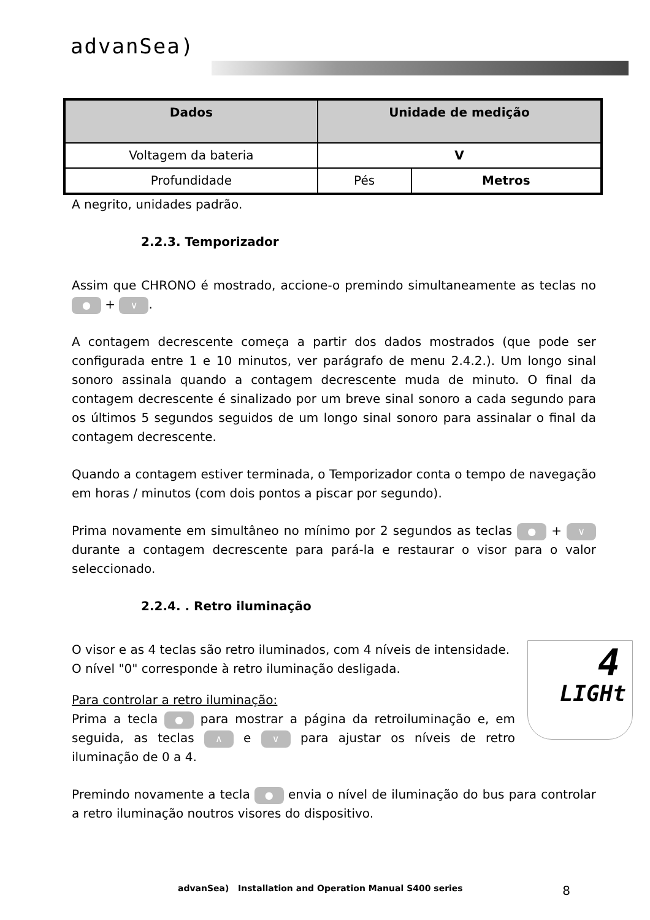advanSea)
| Dados | Unidade de medição | |
| --- | --- | --- |
| Voltagem da bateria | V | |
| Profundidade | Pés | Metros |
A negrito, unidades padrão.
2.2.3. Temporizador
Assim que CHRONO é mostrado, accione-o premindo simultaneamente as teclas no ● + ∨.
A contagem decrescente começa a partir dos dados mostrados (que pode ser configurada entre 1 e 10 minutos, ver parágrafo de menu 2.4.2.). Um longo sinal sonoro assinala quando a contagem decrescente muda de minuto. O final da contagem decrescente é sinalizado por um breve sinal sonoro a cada segundo para os últimos 5 segundos seguidos de um longo sinal sonoro para assinalar o final da contagem decrescente.
Quando a contagem estiver terminada, o Temporizador conta o tempo de navegação em horas / minutos (com dois pontos a piscar por segundo).
Prima novamente em simultâneo no mínimo por 2 segundos as teclas ● + ∨ durante a contagem decrescente para pará-la e restaurar o visor para o valor seleccionado.
2.2.4. . Retro iluminação
4
LIGHt
O visor e as 4 teclas são retro iluminados, com 4 níveis de intensidade.
O nível "0" corresponde à retro iluminação desligada.
Para controlar a retro iluminação:
Prima a tecla ● para mostrar a página da retroiluminação e, em seguida, as teclas ∧ e ∨ para ajustar os níveis de retro iluminação de 0 a 4.
Premindo novamente a tecla ● envia o nível de iluminação do bus para controlar a retro iluminação noutros visores do dispositivo.
advanSea) Installation and Operation Manual S400 series 8